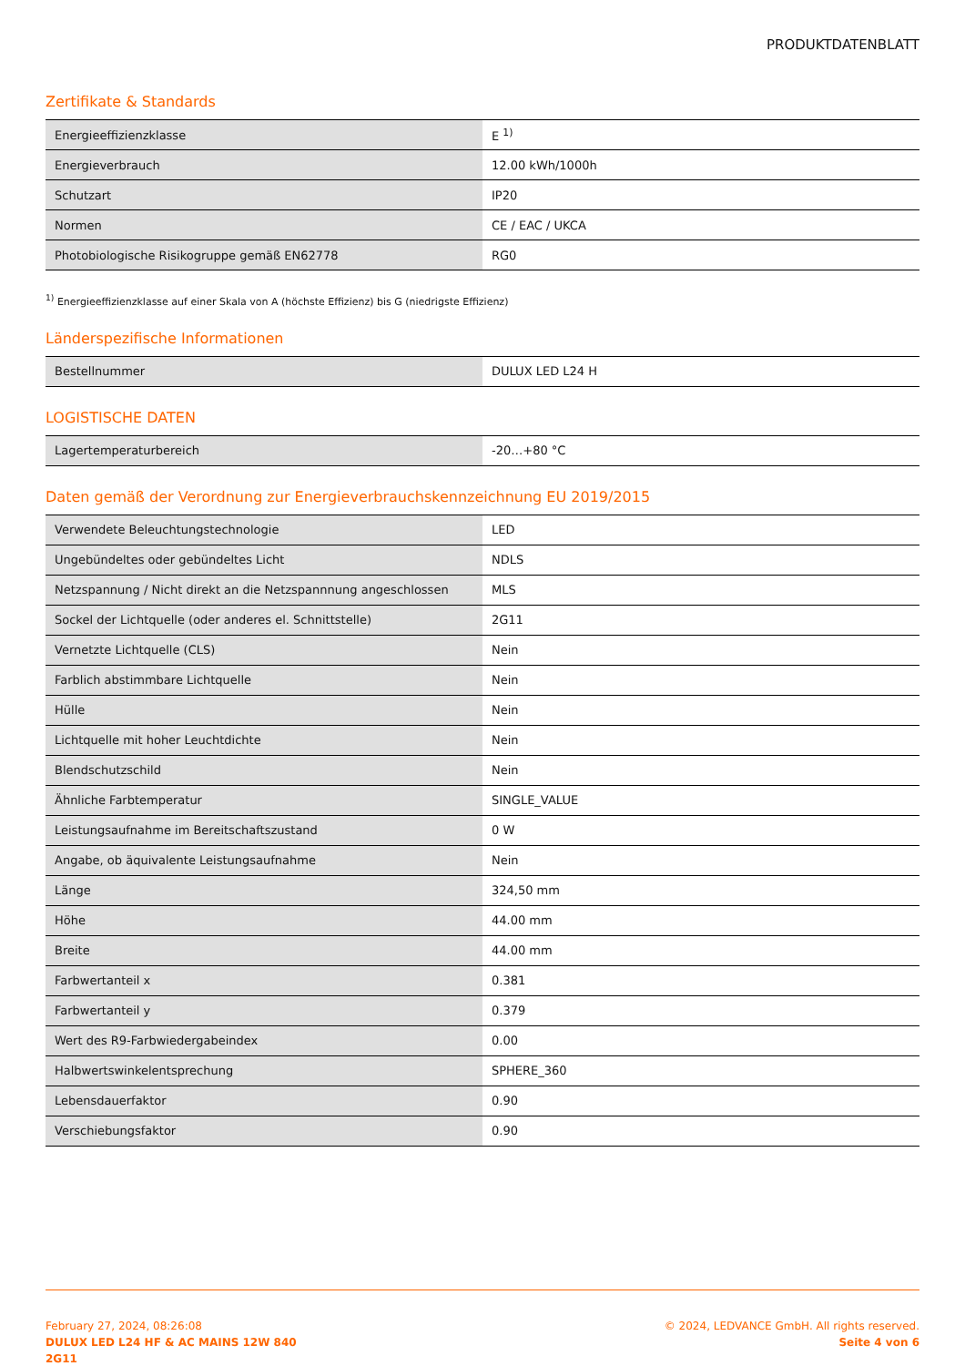PRODUKTDATENBLATT
Zertifikate & Standards
| Energieeffizienzklasse | E <sup>1)</sup> |
| Energieverbrauch | 12.00 kWh/1000h |
| Schutzart | IP20 |
| Normen | CE / EAC / UKCA |
| Photobiologische Risikogruppe gemäß EN62778 | RG0 |
<sup>1)</sup> Energieeffizienzklasse auf einer Skala von A (höchste Effizienz) bis G (niedrigste Effizienz)
Länderspezifische Informationen
| Bestellnummer | DULUX LED L24 H |
LOGISTISCHE DATEN
| Lagertemperaturbereich | -20…+80 °C |
Daten gemäß der Verordnung zur Energieverbrauchskennzeichnung EU 2019/2015
| Verwendete Beleuchtungstechnologie | LED |
| Ungebündeltes oder gebündeltes Licht | NDLS |
| Netzspannung / Nicht direkt an die Netzspannnung angeschlossen | MLS |
| Sockel der Lichtquelle (oder anderes el. Schnittstelle) | 2G11 |
| Vernetzte Lichtquelle (CLS) | Nein |
| Farblich abstimmbare Lichtquelle | Nein |
| Hülle | Nein |
| Lichtquelle mit hoher Leuchtdichte | Nein |
| Blendschutzschild | Nein |
| Ähnliche Farbtemperatur | SINGLE_VALUE |
| Leistungsaufnahme im Bereitschaftszustand | 0 W |
| Angabe, ob äquivalente Leistungsaufnahme | Nein |
| Länge | 324,50 mm |
| Höhe | 44.00 mm |
| Breite | 44.00 mm |
| Farbwertanteil x | 0.381 |
| Farbwertanteil y | 0.379 |
| Wert des R9-Farbwiedergabeindex | 0.00 |
| Halbwertswinkelentsprechung | SPHERE_360 |
| Lebensdauerfaktor | 0.90 |
| Verschiebungsfaktor | 0.90 |
February 27, 2024, 08:26:08
DULUX LED L24 HF & AC MAINS 12W 840
2G11
© 2024, LEDVANCE GmbH. All rights reserved.
Seite 4 von 6